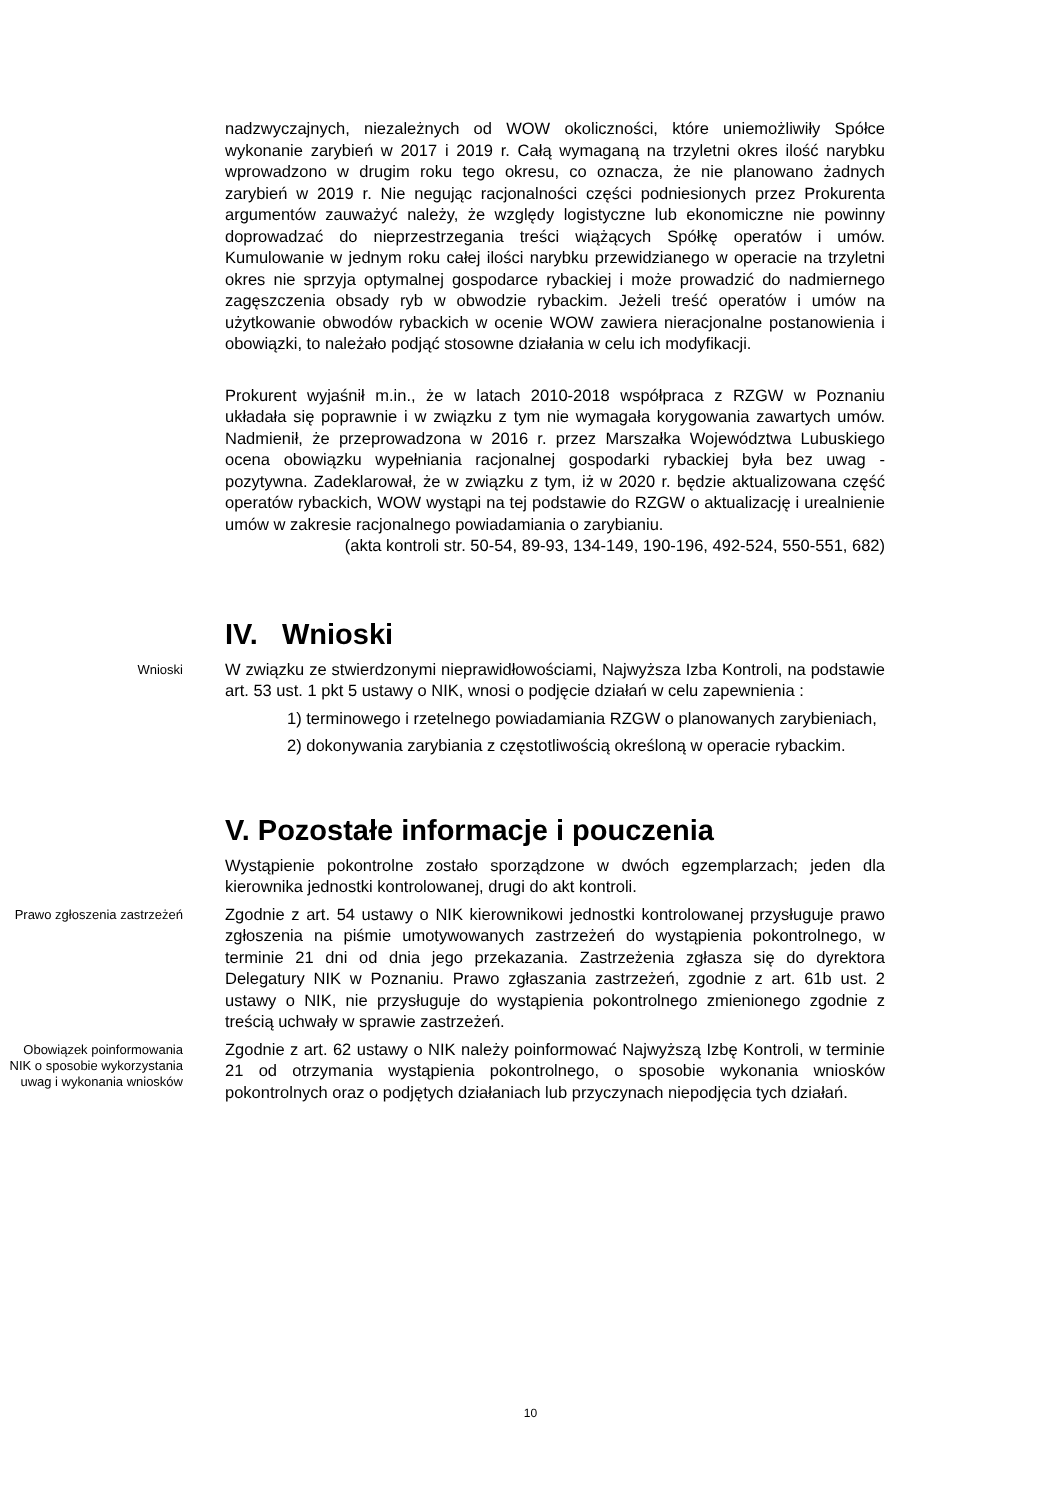nadzwyczajnych, niezależnych od WOW okoliczności, które uniemożliwiły Spółce wykonanie zarybień w 2017 i 2019 r. Całą wymaganą na trzyletni okres ilość narybku wprowadzono w drugim roku tego okresu, co oznacza, że nie planowano żadnych zarybień w 2019 r. Nie negując racjonalności części podniesionych przez Prokurenta argumentów zauważyć należy, że względy logistyczne lub ekonomiczne nie powinny doprowadzać do nieprzestrzegania treści wiążących Spółkę operatów i umów. Kumulowanie w jednym roku całej ilości narybku przewidzianego w operacie na trzyletni okres nie sprzyja optymalnej gospodarce rybackiej i może prowadzić do nadmiernego zagęszczenia obsady ryb w obwodzie rybackim. Jeżeli treść operatów i umów na użytkowanie obwodów rybackich w ocenie WOW zawiera nieracjonalne postanowienia i obowiązki, to należało podjąć stosowne działania w celu ich modyfikacji.
Prokurent wyjaśnił m.in., że w latach 2010-2018 współpraca z RZGW w Poznaniu układała się poprawnie i w związku z tym nie wymagała korygowania zawartych umów. Nadmienił, że przeprowadzona w 2016 r. przez Marszałka Województwa Lubuskiego ocena obowiązku wypełniania racjonalnej gospodarki rybackiej była bez uwag - pozytywna. Zadeklarował, że w związku z tym, iż w 2020 r. będzie aktualizowana część operatów rybackich, WOW wystąpi na tej podstawie do RZGW o aktualizację i urealnienie umów w zakresie racjonalnego powiadamiania o zarybianiu.
(akta kontroli str. 50-54, 89-93, 134-149, 190-196, 492-524, 550-551, 682)
IV. Wnioski
Wnioski
W związku ze stwierdzonymi nieprawidłowościami, Najwyższa Izba Kontroli, na podstawie art. 53 ust. 1 pkt 5 ustawy o NIK, wnosi o podjęcie działań w celu zapewnienia :
1) terminowego i rzetelnego powiadamiania RZGW o planowanych zarybieniach,
2) dokonywania zarybiania z częstotliwością określoną w operacie rybackim.
V. Pozostałe informacje i pouczenia
Wystąpienie pokontrolne zostało sporządzone w dwóch egzemplarzach; jeden dla kierownika jednostki kontrolowanej, drugi do akt kontroli.
Prawo zgłoszenia zastrzeżeń
Zgodnie z art. 54 ustawy o NIK kierownikowi jednostki kontrolowanej przysługuje prawo zgłoszenia na piśmie umotywowanych zastrzeżeń do wystąpienia pokontrolnego, w terminie 21 dni od dnia jego przekazania. Zastrzeżenia zgłasza się do dyrektora Delegatury NIK w Poznaniu. Prawo zgłaszania zastrzeżeń, zgodnie z art. 61b ust. 2 ustawy o NIK, nie przysługuje do wystąpienia pokontrolnego zmienionego zgodnie z treścią uchwały w sprawie zastrzeżeń.
Obowiązek poinformowania NIK o sposobie wykorzystania uwag i wykonania wniosków
Zgodnie z art. 62 ustawy o NIK należy poinformować Najwyższą Izbę Kontroli, w terminie 21 od otrzymania wystąpienia pokontrolnego, o sposobie wykonania wniosków pokontrolnych oraz o podjętych działaniach lub przyczynach niepodjęcia tych działań.
10